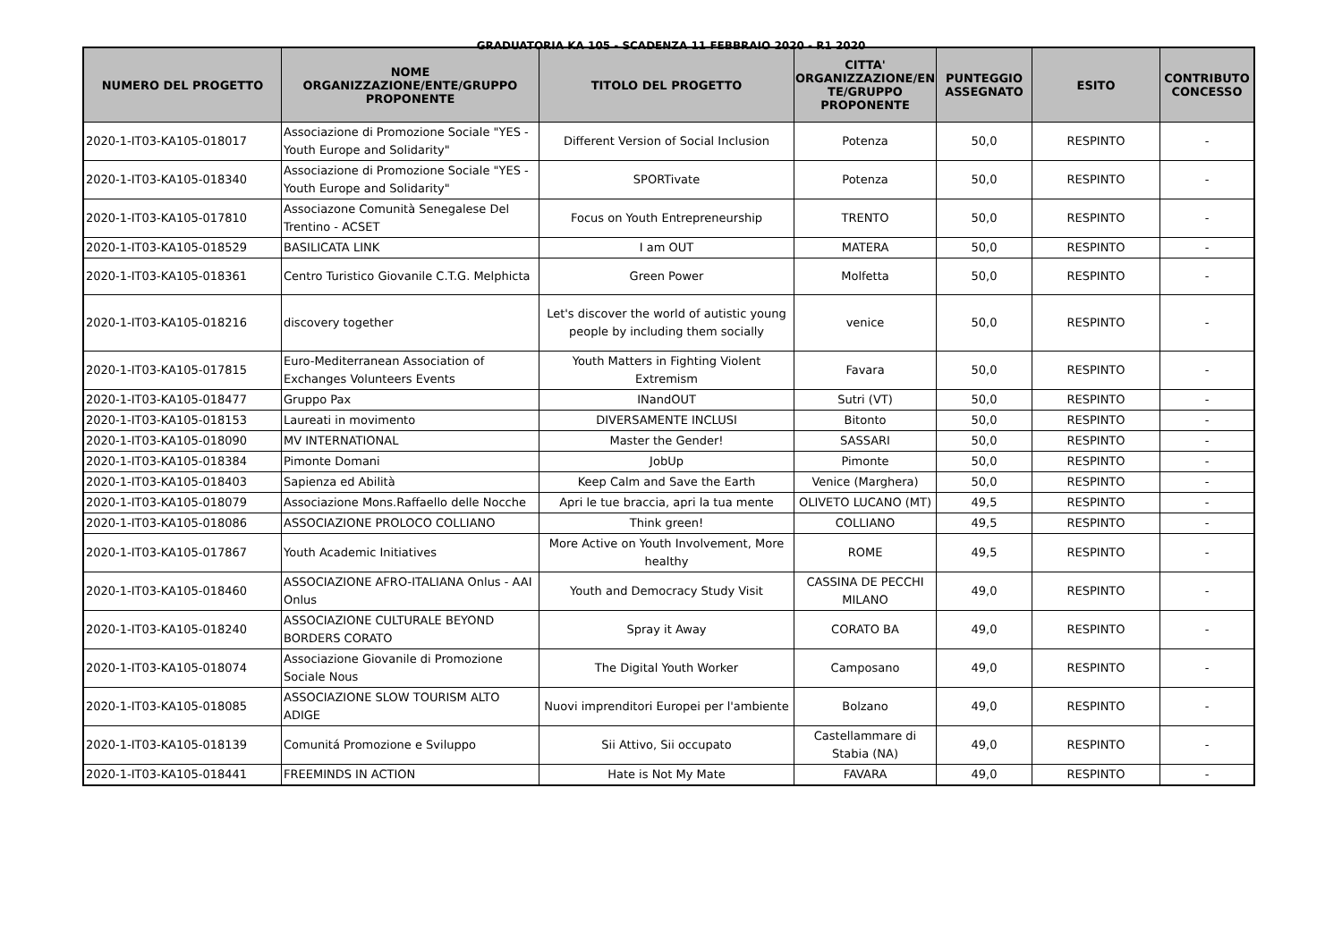GRADUATORIA KA 105 - SCADENZA 11 FEBBRAIO 2020 - R1 2020
| NUMERO DEL PROGETTO | NOME ORGANIZZAZIONE/ENTE/GRUPPO PROPONENTE | TITOLO DEL PROGETTO | CITTA' ORGANIZZAZIONE/EN TE/GRUPPO PROPONENTE | PUNTEGGIO ASSEGNATO | ESITO | CONTRIBUTO CONCESSO |
| --- | --- | --- | --- | --- | --- | --- |
| 2020-1-IT03-KA105-018017 | Associazione di Promozione Sociale "YES - Youth Europe and Solidarity" | Different Version of Social Inclusion | Potenza | 50,0 | RESPINTO | - |
| 2020-1-IT03-KA105-018340 | Associazione di Promozione Sociale "YES - Youth Europe and Solidarity" | SPORTivate | Potenza | 50,0 | RESPINTO | - |
| 2020-1-IT03-KA105-017810 | Associazone Comunità Senegalese Del Trentino - ACSET | Focus on Youth Entrepreneurship | TRENTO | 50,0 | RESPINTO | - |
| 2020-1-IT03-KA105-018529 | BASILICATA LINK | I am OUT | MATERA | 50,0 | RESPINTO | - |
| 2020-1-IT03-KA105-018361 | Centro Turistico Giovanile C.T.G. Melphicta | Green Power | Molfetta | 50,0 | RESPINTO | - |
| 2020-1-IT03-KA105-018216 | discovery together | Let's discover the world of autistic young people by including them socially | venice | 50,0 | RESPINTO | - |
| 2020-1-IT03-KA105-017815 | Euro-Mediterranean Association of Exchanges Volunteers Events | Youth Matters in Fighting Violent Extremism | Favara | 50,0 | RESPINTO | - |
| 2020-1-IT03-KA105-018477 | Gruppo Pax | INandOUT | Sutri (VT) | 50,0 | RESPINTO | - |
| 2020-1-IT03-KA105-018153 | Laureati in movimento | DIVERSAMENTE INCLUSI | Bitonto | 50,0 | RESPINTO | - |
| 2020-1-IT03-KA105-018090 | MV INTERNATIONAL | Master the Gender! | SASSARI | 50,0 | RESPINTO | - |
| 2020-1-IT03-KA105-018384 | Pimonte Domani | JobUp | Pimonte | 50,0 | RESPINTO | - |
| 2020-1-IT03-KA105-018403 | Sapienza ed Abilità | Keep Calm and Save the Earth | Venice (Marghera) | 50,0 | RESPINTO | - |
| 2020-1-IT03-KA105-018079 | Associazione Mons.Raffaello delle Nocche | Apri le tue braccia, apri la tua mente | OLIVETO LUCANO (MT) | 49,5 | RESPINTO | - |
| 2020-1-IT03-KA105-018086 | ASSOCIAZIONE PROLOCO COLLIANO | Think green! | COLLIANO | 49,5 | RESPINTO | - |
| 2020-1-IT03-KA105-017867 | Youth Academic Initiatives | More Active on Youth Involvement, More healthy | ROME | 49,5 | RESPINTO | - |
| 2020-1-IT03-KA105-018460 | ASSOCIAZIONE AFRO-ITALIANA Onlus - AAI Onlus | Youth and Democracy Study Visit | CASSINA DE PECCHI MILANO | 49,0 | RESPINTO | - |
| 2020-1-IT03-KA105-018240 | ASSOCIAZIONE CULTURALE BEYOND BORDERS CORATO | Spray it Away | CORATO BA | 49,0 | RESPINTO | - |
| 2020-1-IT03-KA105-018074 | Associazione Giovanile di Promozione Sociale Nous | The Digital Youth Worker | Camposano | 49,0 | RESPINTO | - |
| 2020-1-IT03-KA105-018085 | ASSOCIAZIONE SLOW TOURISM ALTO ADIGE | Nuovi imprenditori Europei per l'ambiente | Bolzano | 49,0 | RESPINTO | - |
| 2020-1-IT03-KA105-018139 | Comunitá Promozione e Sviluppo | Sii Attivo, Sii occupato | Castellammare di Stabia (NA) | 49,0 | RESPINTO | - |
| 2020-1-IT03-KA105-018441 | FREEMINDS IN ACTION | Hate is Not My Mate | FAVARA | 49,0 | RESPINTO | - |